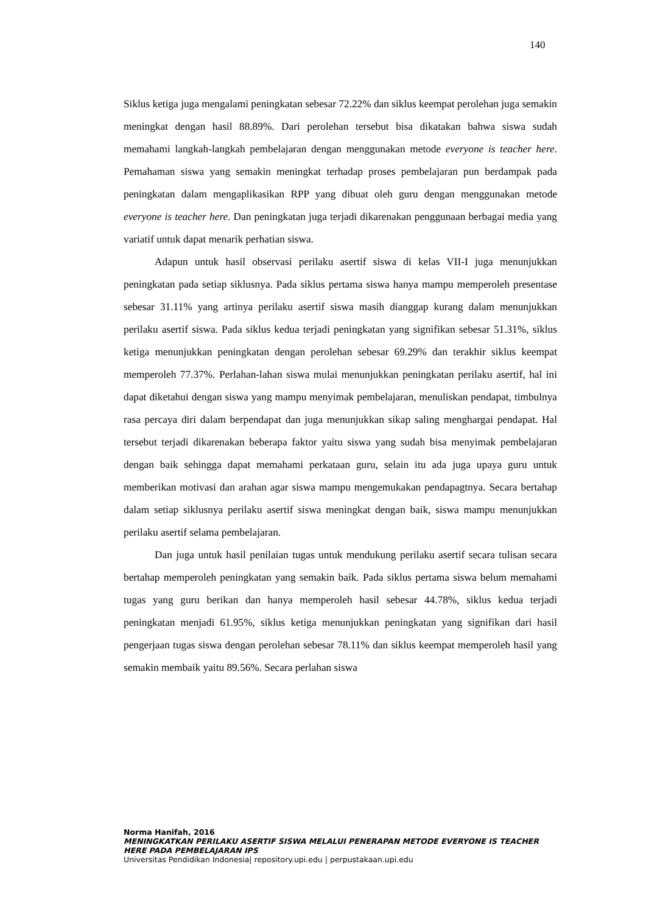140
Siklus ketiga juga mengalami peningkatan sebesar 72.22% dan siklus keempat perolehan juga semakin meningkat dengan hasil 88.89%. Dari perolehan tersebut bisa dikatakan bahwa siswa sudah memahami langkah-langkah pembelajaran dengan menggunakan metode everyone is teacher here. Pemahaman siswa yang semakin meningkat terhadap proses pembelajaran pun berdampak pada peningkatan dalam mengaplikasikan RPP yang dibuat oleh guru dengan menggunakan metode everyone is teacher here. Dan peningkatan juga terjadi dikarenakan penggunaan berbagai media yang variatif untuk dapat menarik perhatian siswa.
Adapun untuk hasil observasi perilaku asertif siswa di kelas VII-I juga menunjukkan peningkatan pada setiap siklusnya. Pada siklus pertama siswa hanya mampu memperoleh presentase sebesar 31.11% yang artinya perilaku asertif siswa masih dianggap kurang dalam menunjukkan perilaku asertif siswa. Pada siklus kedua terjadi peningkatan yang signifikan sebesar 51.31%, siklus ketiga menunjukkan peningkatan dengan perolehan sebesar 69.29% dan terakhir siklus keempat memperoleh 77.37%. Perlahan-lahan siswa mulai menunjukkan peningkatan perilaku asertif, hal ini dapat diketahui dengan siswa yang mampu menyimak pembelajaran, menuliskan pendapat, timbulnya rasa percaya diri dalam berpendapat dan juga menunjukkan sikap saling menghargai pendapat. Hal tersebut terjadi dikarenakan beberapa faktor yaitu siswa yang sudah bisa menyimak pembelajaran dengan baik sehingga dapat memahami perkataan guru, selain itu ada juga upaya guru untuk memberikan motivasi dan arahan agar siswa mampu mengemukakan pendapagtnya. Secara bertahap dalam setiap siklusnya perilaku asertif siswa meningkat dengan baik, siswa mampu menunjukkan perilaku asertif selama pembelajaran.
Dan juga untuk hasil penilaian tugas untuk mendukung perilaku asertif secara tulisan secara bertahap memperoleh peningkatan yang semakin baik. Pada siklus pertama siswa belum memahami tugas yang guru berikan dan hanya memperoleh hasil sebesar 44.78%, siklus kedua terjadi peningkatan menjadi 61.95%, siklus ketiga menunjukkan peningkatan yang signifikan dari hasil pengerjaan tugas siswa dengan perolehan sebesar 78.11% dan siklus keempat memperoleh hasil yang semakin membaik yaitu 89.56%. Secara perlahan siswa
Norma Hanifah, 2016
MENINGKATKAN PERILAKU ASERTIF SISWA MELALUI PENERAPAN METODE EVERYONE IS TEACHER HERE PADA PEMBELAJARAN IPS
Universitas Pendidikan Indonesia| repository.upi.edu | perpustakaan.upi.edu